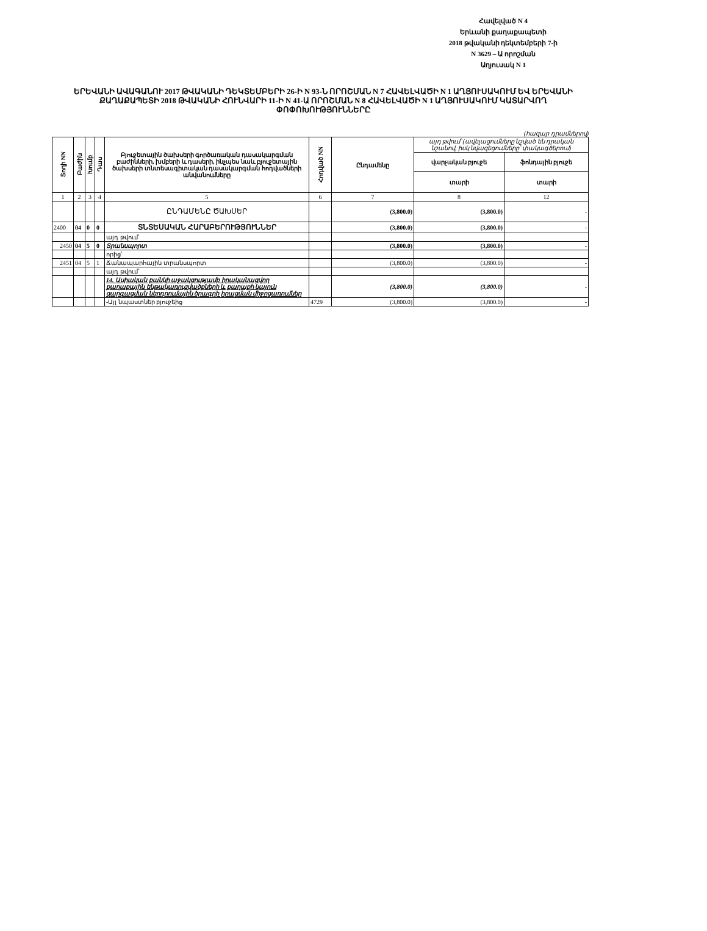Հավելված N 4
Երևանի քաղաքապետի
2018 թվականի դեկտեմբերի 7-ի
N 3629 – Ա որոշման
Աղյուսակ N 1
ԵՐԵՎԱՆԻ ԱՎԱԳԱՆՈՒ 2017 ԹՎԱԿԱՆԻ ԴԵԿՏԵՄԲԵՐԻ 26-Ի N 93-Ն ՈՐՈՇՄԱՆ N 7 ՀԱՎԵԼՎԱԾԻ N 1 ԱՂՅՈՒՍԱԿՈՒՄ ԵՎ ԵՐԵՎԱՆԻ ՔԱՂԱՔԱՊԵՏԻ 2018 ԹՎԱԿԱՆԻ ՀՈՒՆՎԱՐԻ 11-Ի N 41-Ա ՈՐՈՇՄԱՆ N 8 ՀԱՎԵԼՎԱԾԻ N 1 ԱՂՅՈՒՍԱԿՈՒՄ ԿԱՏԱՐՎՈՂ ՓՈՓՈԽՈՒԹՅՈՒՆՆԵՐԸ
(հազար դրամներով)
| Տողի NN | Բաժին | Խումբ | Դաս | Բյուջետային ծախսերի գործառական դասակարգման բաժինների, խմբերի և դասերի, ինչպես նաև բյուջետային ծախսերի տնտեսագիտական դասակարգման հոդվածների անվանումները | Հոդված NN | Ընդամենը | այդ թվում՝ (ավելացումները նշված են դրական նշանով, իսկ նվազեցումները՝ փակագծերում) | |
| --- | --- | --- | --- | --- | --- | --- | --- | --- |
| | | | | | | | վարչական բյուջե | ֆոնդային բյուջե |
| | | | | | | | տարի | տարի |
| 1 | 2 | 3 | 4 | 5 | 6 | 7 | 8 | 12 |
| | | | | ԸՆԴԱՄԵՆԸ ԾԱԽՍԵՐ | | (3,800.0) | (3,800.0) | - |
| 2400 | 04 | 0 | 0 | ՏՆՏԵՍԱԿԱՆ ՀԱՐԱԲԵՐՈՒԹՅՈՒՆՆԵՐ | | (3,800.0) | (3,800.0) | - |
| | | | | այդ թվում՝ | | | | |
| 2450 | 04 | 5 | 0 | Տրանսպորտ | | (3,800.0) | (3,800.0) | - |
| | | | | որից՝ | | | | |
| 2451 | 04 | 5 | 1 | Ճանապարհային տրանսպորտ | | (3,800.0) | (3,800.0) | - |
| | | | | այդ թվում՝ | | | | |
| | | | | 14. Ասիական բանկի աջակցությամբ իրականացվող քաղաքային ենթակառուցվածքների և քաղաքի կայուն զարգացման ներդրումային ծրագրի իրացման միջոցառումներ | | (3,800.0) | (3,800.0) | - |
| | | | | -Այլ նպաստներ բյուջեից | 4729 | (3,800.0) | (3,800.0) | - |